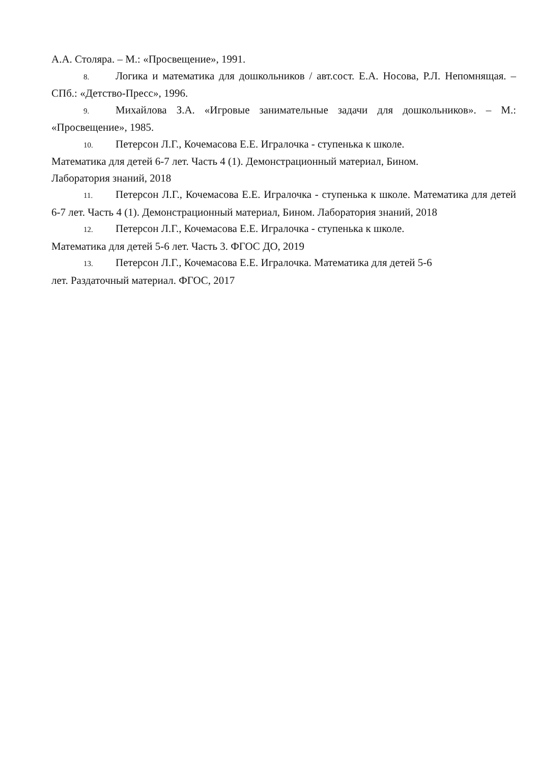А.А. Столяра. – М.: «Просвещение», 1991.
8. Логика и математика для дошкольников / авт.сост. Е.А. Носова, Р.Л. Непомнящая. – СПб.: «Детство-Пресс», 1996.
9. Михайлова З.А. «Игровые занимательные задачи для дошкольников». – М.: «Просвещение», 1985.
10. Петерсон Л.Г., Кочемасова Е.Е. Игралочка - ступенька к школе.
Математика для детей 6-7 лет. Часть 4 (1). Демонстрационный материал, Бином.
Лаборатория знаний, 2018
11. Петерсон Л.Г., Кочемасова Е.Е. Игралочка - ступенька к школе. Математика для детей 6-7 лет. Часть 4 (1). Демонстрационный материал, Бином. Лаборатория знаний, 2018
12. Петерсон Л.Г., Кочемасова Е.Е. Игралочка - ступенька к школе.
Математика для детей 5-6 лет. Часть 3. ФГОС ДО, 2019
13. Петерсон Л.Г., Кочемасова Е.Е. Игралочка. Математика для детей 5-6
лет. Раздаточный материал. ФГОС, 2017